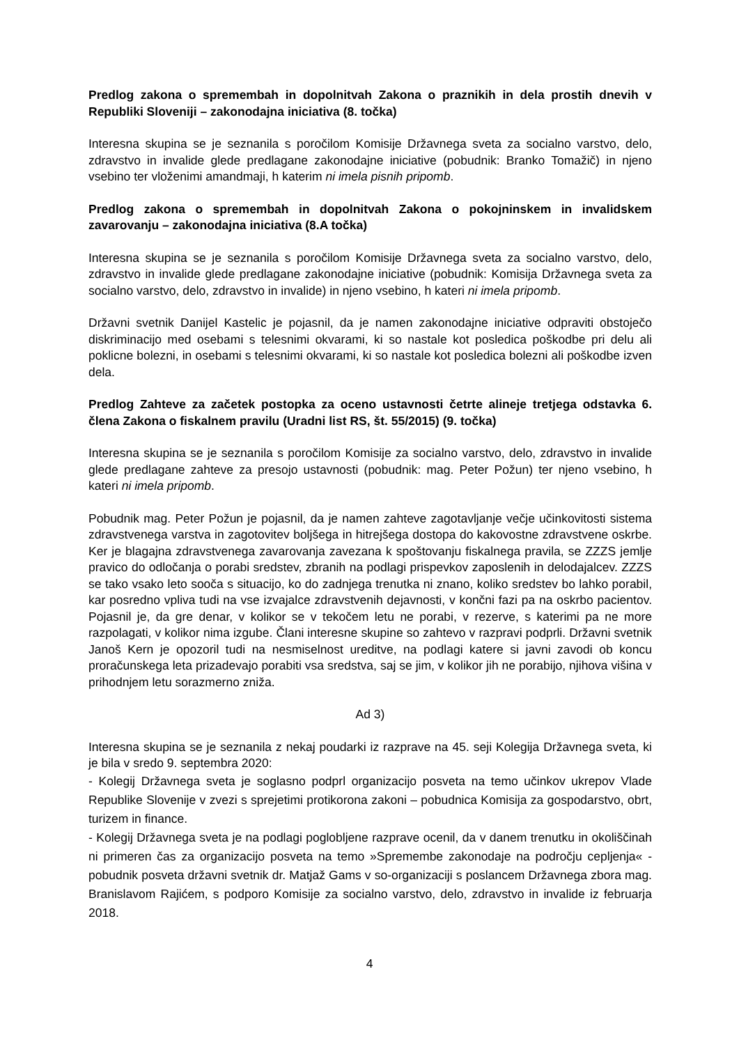Predlog zakona o spremembah in dopolnitvah Zakona o praznikih in dela prostih dnevih v Republiki Sloveniji – zakonodajna iniciativa (8. točka)
Interesna skupina se je seznanila s poročilom Komisije Državnega sveta za socialno varstvo, delo, zdravstvo in invalide glede predlagane zakonodajne iniciative (pobudnik: Branko Tomažič) in njeno vsebino ter vloženimi amandmaji, h katerim ni imela pisnih pripomb.
Predlog zakona o spremembah in dopolnitvah Zakona o pokojninskem in invalidskem zavarovanju – zakonodajna iniciativa (8.A točka)
Interesna skupina se je seznanila s poročilom Komisije Državnega sveta za socialno varstvo, delo, zdravstvo in invalide glede predlagane zakonodajne iniciative (pobudnik: Komisija Državnega sveta za socialno varstvo, delo, zdravstvo in invalide) in njeno vsebino, h kateri ni imela pripomb.
Državni svetnik Danijel Kastelic je pojasnil, da je namen zakonodajne iniciative odpraviti obstoječo diskriminacijo med osebami s telesnimi okvarami, ki so nastale kot posledica poškodbe pri delu ali poklicne bolezni, in osebami s telesnimi okvarami, ki so nastale kot posledica bolezni ali poškodbe izven dela.
Predlog Zahteve za začetek postopka za oceno ustavnosti četrte alineje tretjega odstavka 6. člena Zakona o fiskalnem pravilu (Uradni list RS, št. 55/2015) (9. točka)
Interesna skupina se je seznanila s poročilom Komisije za socialno varstvo, delo, zdravstvo in invalide glede predlagane zahteve za presojo ustavnosti (pobudnik: mag. Peter Požun) ter njeno vsebino, h kateri ni imela pripomb.
Pobudnik mag. Peter Požun je pojasnil, da je namen zahteve zagotavljanje večje učinkovitosti sistema zdravstvenega varstva in zagotovitev boljšega in hitrejšega dostopa do kakovostne zdravstvene oskrbe. Ker je blagajna zdravstvenega zavarovanja zavezana k spoštovanju fiskalnega pravila, se ZZZS jemlje pravico do odločanja o porabi sredstev, zbranih na podlagi prispevkov zaposlenih in delodajalcev. ZZZS se tako vsako leto sooča s situacijo, ko do zadnjega trenutka ni znano, koliko sredstev bo lahko porabil, kar posredno vpliva tudi na vse izvajalce zdravstvenih dejavnosti, v končni fazi pa na oskrbo pacientov. Pojasnil je, da gre denar, v kolikor se v tekočem letu ne porabi, v rezerve, s katerimi pa ne more razpolagati, v kolikor nima izgube. Člani interesne skupine so zahtevo v razpravi podprli. Državni svetnik Janoš Kern je opozoril tudi na nesmiselnost ureditve, na podlagi katere si javni zavodi ob koncu proračunskega leta prizadevajo porabiti vsa sredstva, saj se jim, v kolikor jih ne porabijo, njihova višina v prihodnjem letu sorazmerno zniža.
Ad 3)
Interesna skupina se je seznanila z nekaj poudarki iz razprave na 45. seji Kolegija Državnega sveta, ki je bila v sredo 9. septembra 2020:
- Kolegij Državnega sveta je soglasno podprl organizacijo posveta na temo učinkov ukrepov Vlade Republike Slovenije v zvezi s sprejetimi protikorona zakoni – pobudnica Komisija za gospodarstvo, obrt, turizem in finance.
- Kolegij Državnega sveta je na podlagi poglobljene razprave ocenil, da v danem trenutku in okoliščinah ni primeren čas za organizacijo posveta na temo »Spremembe zakonodaje na področju cepljenja« - pobudnik posveta državni svetnik dr. Matjaž Gams v so-organizaciji s poslancem Državnega zbora mag. Branislavom Rajićem, s podporo Komisije za socialno varstvo, delo, zdravstvo in invalide iz februarja 2018.
4